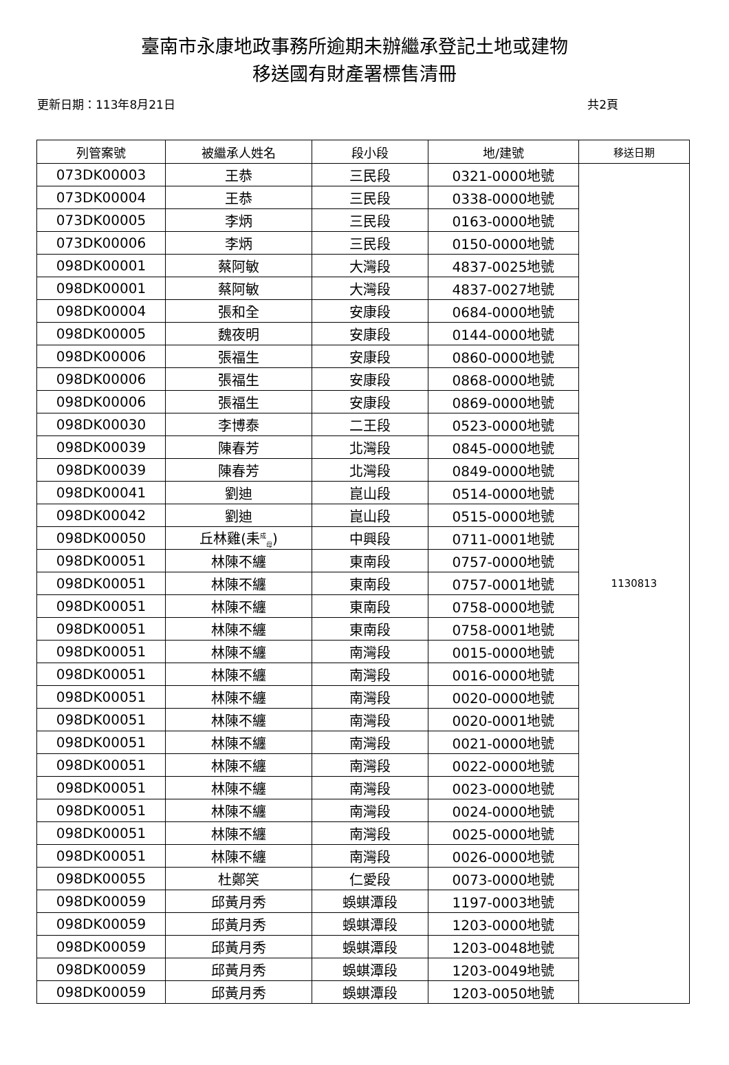臺南市永康地政事務所逾期未辦繼承登記土地或建物
移送國有財產署標售清冊
更新日期：113年8月21日 共2頁
| 列管案號 | 被繼承人姓名 | 段小段 | 地/建號 | 移送日期 |
| --- | --- | --- | --- | --- |
| 073DK00003 | 王恭 | 三民段 | 0321-0000地號 | 1130813 |
| 073DK00004 | 王恭 | 三民段 | 0338-0000地號 | |
| 073DK00005 | 李炳 | 三民段 | 0163-0000地號 | |
| 073DK00006 | 李炳 | 三民段 | 0150-0000地號 | |
| 098DK00001 | 蔡阿敏 | 大灣段 | 4837-0025地號 | |
| 098DK00001 | 蔡阿敏 | 大灣段 | 4837-0027地號 | |
| 098DK00004 | 張和全 | 安康段 | 0684-0000地號 | |
| 098DK00005 | 魏夜明 | 安康段 | 0144-0000地號 | |
| 098DK00006 | 張福生 | 安康段 | 0860-0000地號 | |
| 098DK00006 | 張福生 | 安康段 | 0868-0000地號 | |
| 098DK00006 | 張福生 | 安康段 | 0869-0000地號 | |
| 098DK00030 | 李博泰 | 二王段 | 0523-0000地號 | |
| 098DK00039 | 陳春芳 | 北灣段 | 0845-0000地號 | |
| 098DK00039 | 陳春芳 | 北灣段 | 0849-0000地號 | |
| 098DK00041 | 劉迪 | 崑山段 | 0514-0000地號 | |
| 098DK00042 | 劉迪 | 崑山段 | 0515-0000地號 | |
| 098DK00050 | 丘林雞(耒<sup>成</sup><sub>母</sub>) | 中興段 | 0711-0001地號 | |
| 098DK00051 | 林陳不纏 | 東南段 | 0757-0000地號 | |
| 098DK00051 | 林陳不纏 | 東南段 | 0757-0001地號 | |
| 098DK00051 | 林陳不纏 | 東南段 | 0758-0000地號 | |
| 098DK00051 | 林陳不纏 | 東南段 | 0758-0001地號 | |
| 098DK00051 | 林陳不纏 | 南灣段 | 0015-0000地號 | |
| 098DK00051 | 林陳不纏 | 南灣段 | 0016-0000地號 | |
| 098DK00051 | 林陳不纏 | 南灣段 | 0020-0000地號 | |
| 098DK00051 | 林陳不纏 | 南灣段 | 0020-0001地號 | |
| 098DK00051 | 林陳不纏 | 南灣段 | 0021-0000地號 | |
| 098DK00051 | 林陳不纏 | 南灣段 | 0022-0000地號 | |
| 098DK00051 | 林陳不纏 | 南灣段 | 0023-0000地號 | |
| 098DK00051 | 林陳不纏 | 南灣段 | 0024-0000地號 | |
| 098DK00051 | 林陳不纏 | 南灣段 | 0025-0000地號 | |
| 098DK00051 | 林陳不纏 | 南灣段 | 0026-0000地號 | |
| 098DK00055 | 杜鄭笑 | 仁愛段 | 0073-0000地號 | |
| 098DK00059 | 邱黃月秀 | 蜈蜞潭段 | 1197-0003地號 | |
| 098DK00059 | 邱黃月秀 | 蜈蜞潭段 | 1203-0000地號 | |
| 098DK00059 | 邱黃月秀 | 蜈蜞潭段 | 1203-0048地號 | |
| 098DK00059 | 邱黃月秀 | 蜈蜞潭段 | 1203-0049地號 | |
| 098DK00059 | 邱黃月秀 | 蜈蜞潭段 | 1203-0050地號 | |